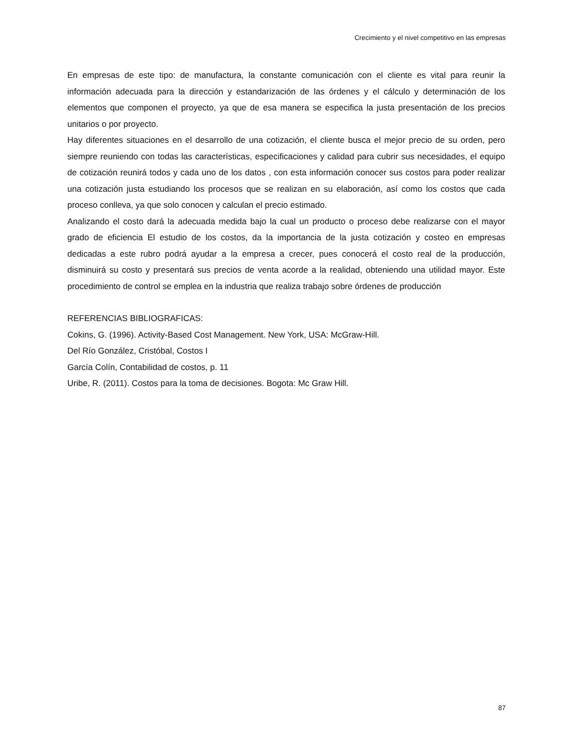Crecimiento y el nivel competitivo en las empresas
En empresas de este tipo: de manufactura, la constante comunicación con el cliente es vital para reunir la información adecuada para la dirección y estandarización de las órdenes y el cálculo y determinación de los elementos que componen el proyecto, ya que de esa manera se especifica la justa presentación de los precios unitarios o por proyecto.
Hay diferentes situaciones en el desarrollo de una cotización, el cliente busca el mejor precio de su orden, pero siempre reuniendo con todas las características, especificaciones y calidad para cubrir sus necesidades, el equipo de cotización reunirá todos y cada uno de los datos , con esta información conocer sus costos para poder realizar una cotización justa estudiando los procesos que se realizan en su elaboración, así como los costos que cada proceso conlleva, ya que solo conocen y calculan el precio estimado.
Analizando el costo dará la adecuada medida bajo la cual un producto o proceso debe realizarse con el mayor grado de eficiencia El estudio de los costos, da la importancia de la justa cotización y costeo en empresas dedicadas a este rubro podrá ayudar a la empresa a crecer, pues conocerá el costo real de la producción, disminuirá su costo y presentará sus precios de venta acorde a la realidad, obteniendo una utilidad mayor. Este procedimiento de control se emplea en la industria que realiza trabajo sobre órdenes de producción
REFERENCIAS BIBLIOGRAFICAS:
Cokins, G. (1996). Activity-Based Cost Management. New York, USA: McGraw-Hill.
Del Río González, Cristóbal, Costos I
García Colín, Contabilidad de costos, p. 11
Uribe, R. (2011). Costos para la toma de decisiones. Bogota: Mc Graw Hill.
87